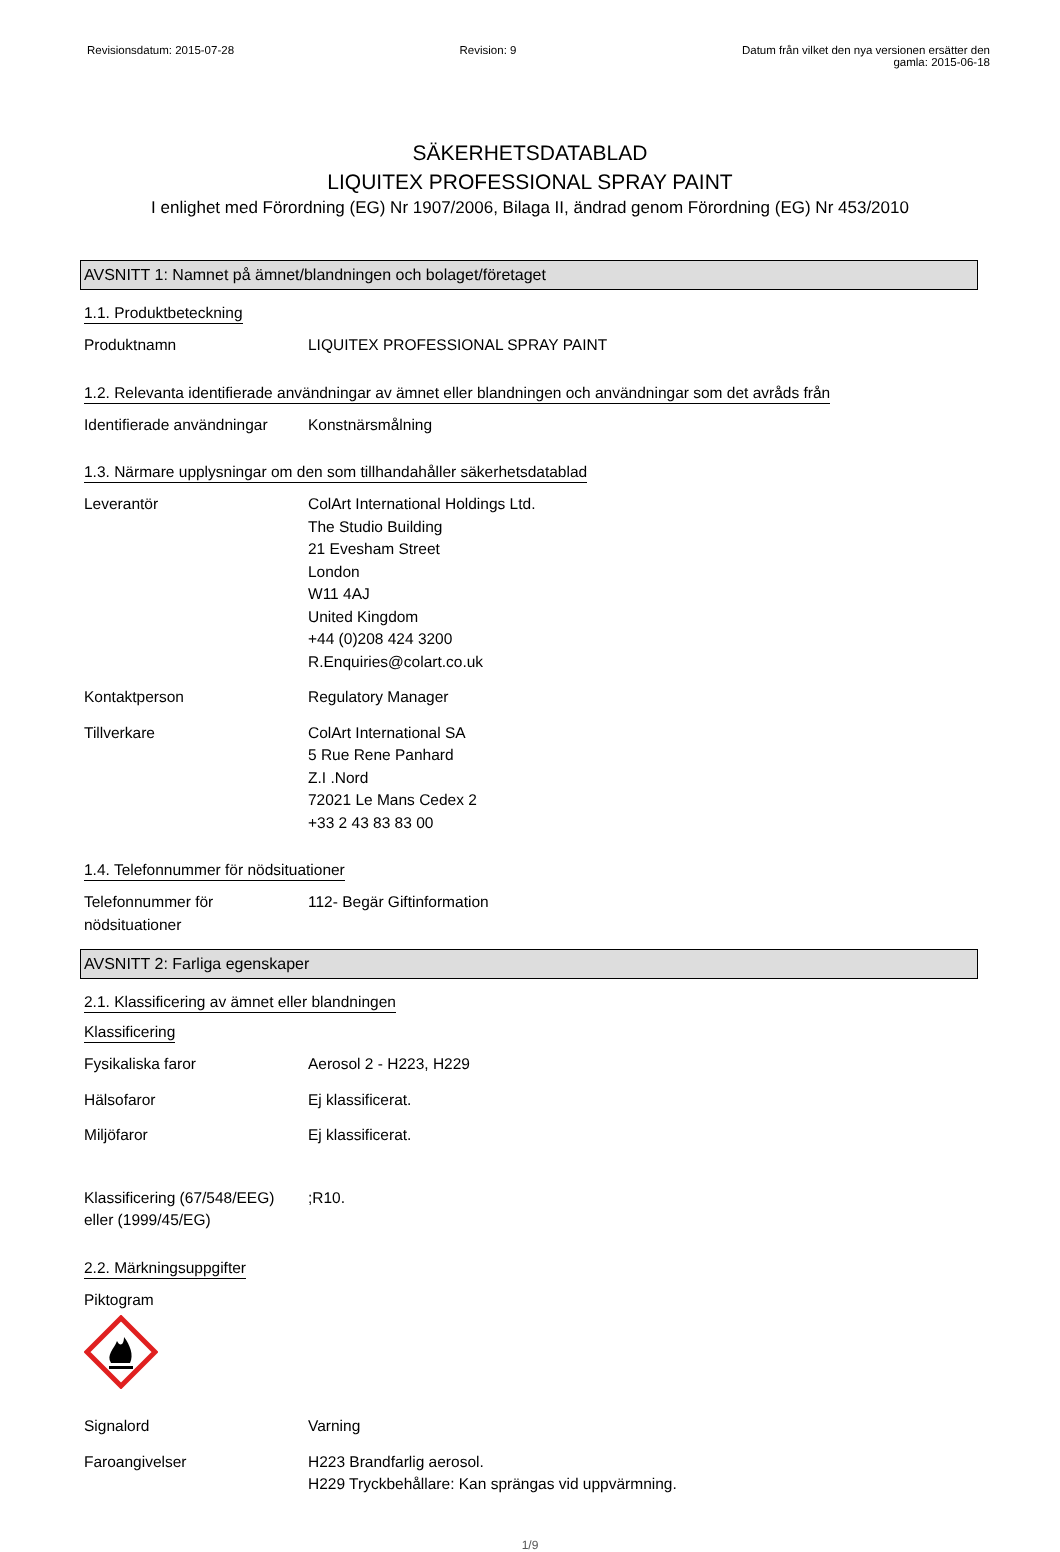Revisionsdatum: 2015-07-28 Revision: 9 Datum från vilket den nya versionen ersätter den
gamla: 2015-06-18
SÄKERHETSDATABLAD
LIQUITEX PROFESSIONAL SPRAY PAINT
I enlighet med Förordning (EG) Nr 1907/2006, Bilaga II, ändrad genom Förordning (EG) Nr 453/2010
AVSNITT 1: Namnet på ämnet/blandningen och bolaget/företaget
1.1. Produktbeteckning
Produktnamn LIQUITEX PROFESSIONAL SPRAY PAINT
1.2. Relevanta identifierade användningar av ämnet eller blandningen och användningar som det avråds från
Identifierade användningar
Konstnärsmålning
1.3. Närmare upplysningar om den som tillhandahåller säkerhetsdatablad
Leverantör ColArt International Holdings Ltd.
The Studio Building
21 Evesham Street
London
W11 4AJ
United Kingdom
+44 (0)208 424 3200
R.Enquiries@colart.co.uk
Kontaktperson Regulatory Manager
Tillverkare ColArt International SA
5 Rue Rene Panhard
Z.I .Nord
72021 Le Mans Cedex 2
+33 2 43 83 83 00
1.4. Telefonnummer för nödsituationer
Telefonnummer för
nödsituationer
112- Begär Giftinformation
AVSNITT 2: Farliga egenskaper
2.1. Klassificering av ämnet eller blandningen
Klassificering
Fysikaliska faror Aerosol 2 - H223, H229
Hälsofaror Ej klassificerat.
Miljöfaror Ej klassificerat.
Klassificering (67/548/EEG)
eller (1999/45/EG)
;R10.
2.2. Märkningsuppgifter
Piktogram
Signalord Varning
Faroangivelser H223 Brandfarlig aerosol.
H229 Tryckbehållare: Kan sprängas vid uppvärmning.
1/9